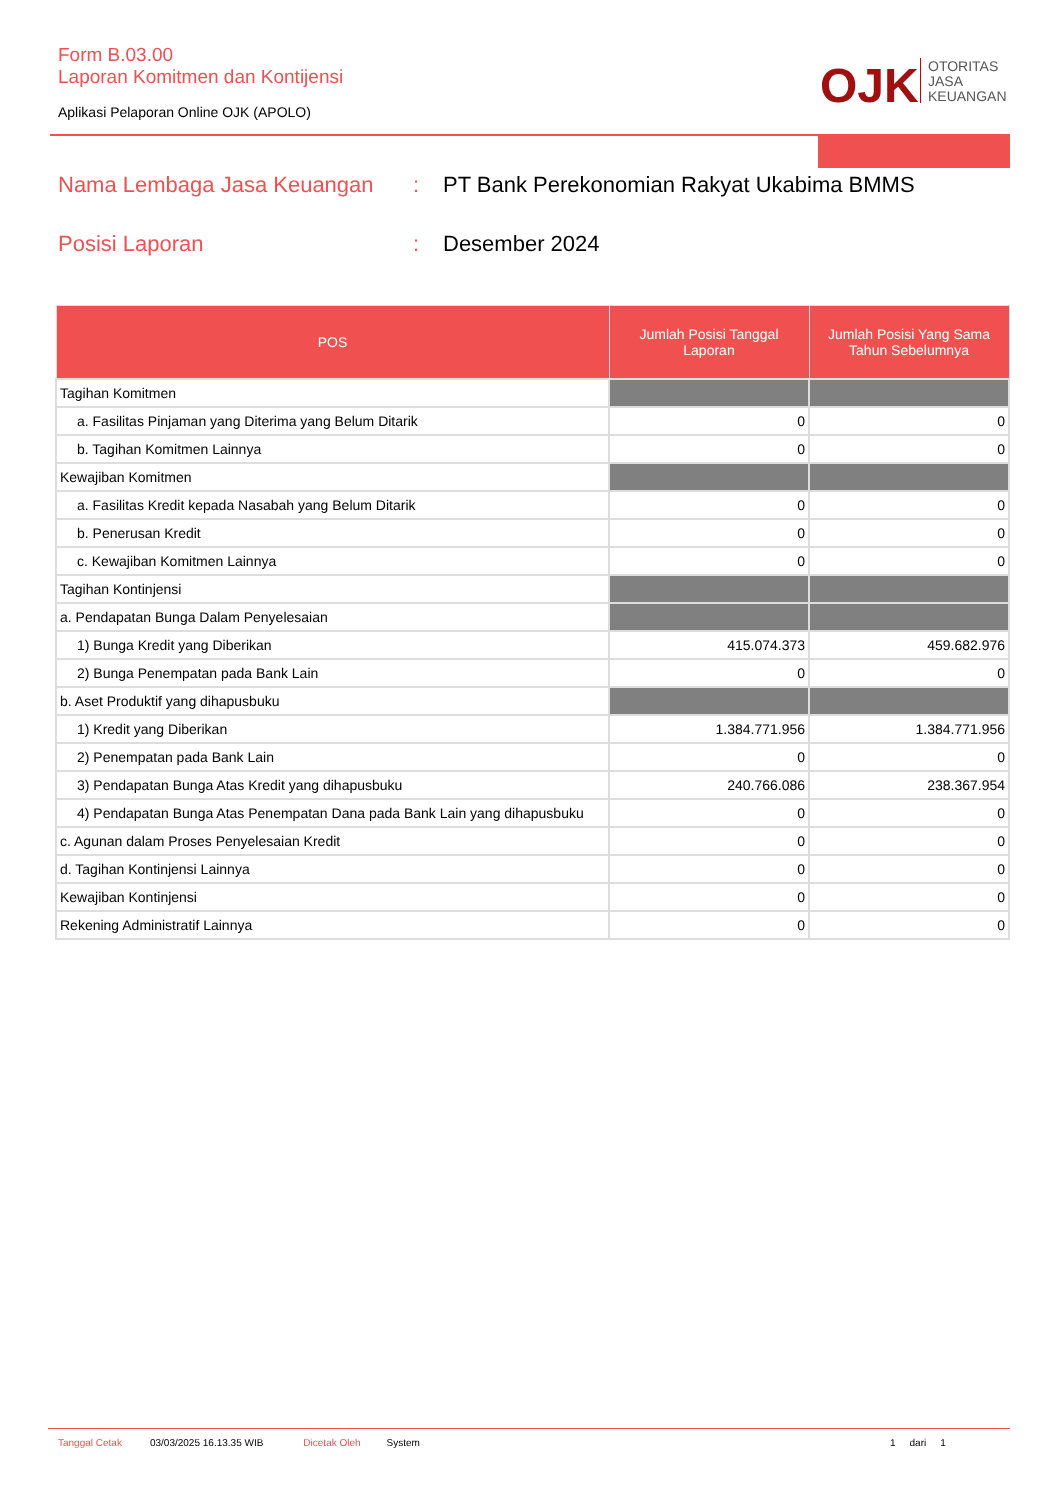Form B.03.00
Laporan Komitmen dan Kontijensi
Aplikasi Pelaporan Online OJK (APOLO)
OJK
OTORITAS
JASA
KEUANGAN
Nama Lembaga Jasa Keuangan: PT Bank Perekonomian Rakyat Ukabima BMMS
Posisi Laporan: Desember 2024
| POS | Jumlah Posisi Tanggal Laporan | Jumlah Posisi Yang Sama Tahun Sebelumnya |
| --- | --- | --- |
| Tagihan Komitmen | | |
| a. Fasilitas Pinjaman yang Diterima yang Belum Ditarik | 0 | 0 |
| b. Tagihan Komitmen Lainnya | 0 | 0 |
| Kewajiban Komitmen | | |
| a. Fasilitas Kredit kepada Nasabah yang Belum Ditarik | 0 | 0 |
| b. Penerusan Kredit | 0 | 0 |
| c. Kewajiban Komitmen Lainnya | 0 | 0 |
| Tagihan Kontinjensi | | |
| a. Pendapatan Bunga Dalam Penyelesaian | | |
| 1) Bunga Kredit yang Diberikan | 415.074.373 | 459.682.976 |
| 2) Bunga Penempatan pada Bank Lain | 0 | 0 |
| b. Aset Produktif yang dihapusbuku | | |
| 1) Kredit yang Diberikan | 1.384.771.956 | 1.384.771.956 |
| 2) Penempatan pada Bank Lain | 0 | 0 |
| 3) Pendapatan Bunga Atas Kredit yang dihapusbuku | 240.766.086 | 238.367.954 |
| 4) Pendapatan Bunga Atas Penempatan Dana pada Bank Lain yang dihapusbuku | 0 | 0 |
| c. Agunan dalam Proses Penyelesaian Kredit | 0 | 0 |
| d. Tagihan Kontinjensi Lainnya | 0 | 0 |
| Kewajiban Kontinjensi | 0 | 0 |
| Rekening Administratif Lainnya | 0 | 0 |
Tanggal Cetak 03/03/2025 16.13.35 WIB Dicetak Oleh System 1 dari 1